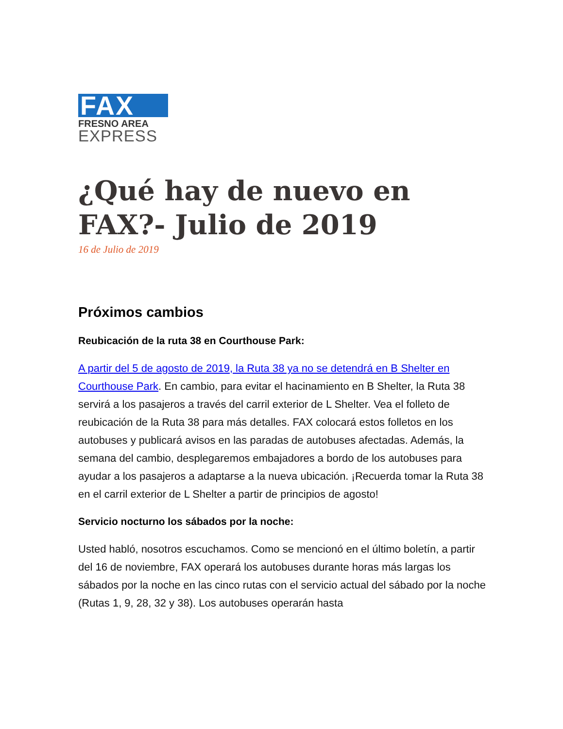FAX
FRESNO AREA
EXPRESS
¿Qué hay de nuevo en FAX?- Julio de 2019
16 de Julio de 2019
Próximos cambios
Reubicación de la ruta 38 en Courthouse Park:
A partir del 5 de agosto de 2019, la Ruta 38 ya no se detendrá en B Shelter en Courthouse Park. En cambio, para evitar el hacinamiento en B Shelter, la Ruta 38 servirá a los pasajeros a través del carril exterior de L Shelter. Vea el folleto de reubicación de la Ruta 38 para más detalles. FAX colocará estos folletos en los autobuses y publicará avisos en las paradas de autobuses afectadas. Además, la semana del cambio, desplegaremos embajadores a bordo de los autobuses para ayudar a los pasajeros a adaptarse a la nueva ubicación. ¡Recuerda tomar la Ruta 38 en el carril exterior de L Shelter a partir de principios de agosto!
Servicio nocturno los sábados por la noche:
Usted habló, nosotros escuchamos. Como se mencionó en el último boletín, a partir del 16 de noviembre, FAX operará los autobuses durante horas más largas los sábados por la noche en las cinco rutas con el servicio actual del sábado por la noche (Rutas 1, 9, 28, 32 y 38). Los autobuses operarán hasta